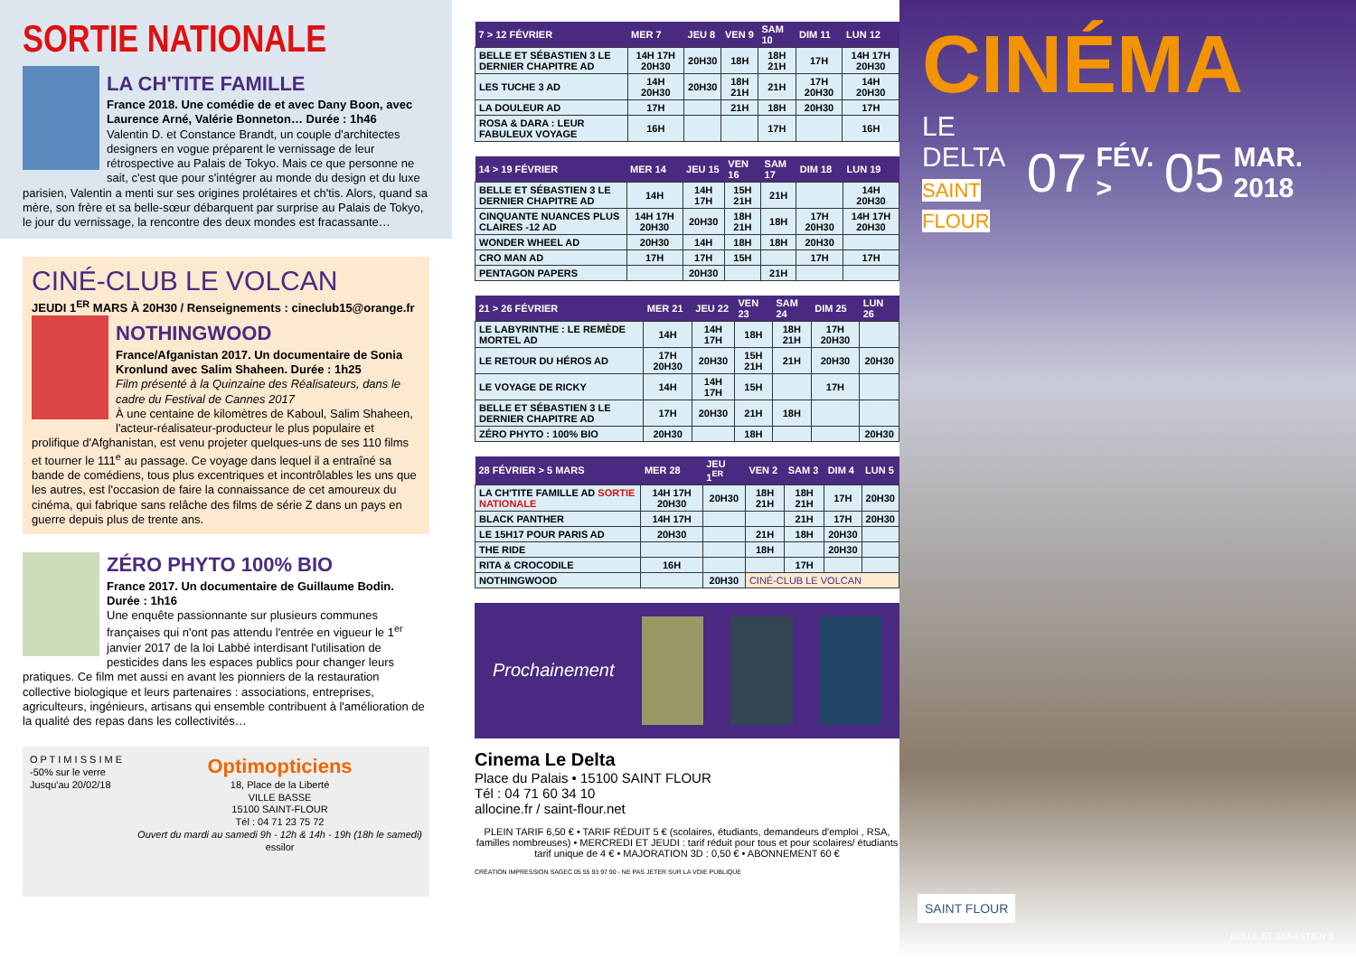SORTIE NATIONALE
LA CH'TITE FAMILLE
France 2018. Une comédie de et avec Dany Boon, avec Laurence Arné, Valérie Bonneton… Durée : 1h46
Valentin D. et Constance Brandt, un couple d'architectes designers en vogue préparent le vernissage de leur rétrospective au Palais de Tokyo. Mais ce que personne ne sait, c'est que pour s'intégrer au monde du design et du luxe parisien, Valentin a menti sur ses origines prolétaires et ch'tis. Alors, quand sa mère, son frère et sa belle-sœur débarquent par surprise au Palais de Tokyo, le jour du vernissage, la rencontre des deux mondes est fracassante…
CINÉ-CLUB LE VOLCAN
JEUDI 1<sup>ER</sup> MARS À 20H30 / Renseignements : cineclub15@orange.fr
NOTHINGWOOD
France/Afganistan 2017. Un documentaire de Sonia Kronlund avec Salim Shaheen. Durée : 1h25
Film présenté à la Quinzaine des Réalisateurs, dans le cadre du Festival de Cannes 2017
À une centaine de kilomètres de Kaboul, Salim Shaheen, l'acteur-réalisateur-producteur le plus populaire et prolifique d'Afghanistan, est venu projeter quelques-uns de ses 110 films et tourner le 111<sup>e</sup> au passage. Ce voyage dans lequel il a entraîné sa bande de comédiens, tous plus excentriques et incontrôlables les uns que les autres, est l'occasion de faire la connaissance de cet amoureux du cinéma, qui fabrique sans relâche des films de série Z dans un pays en guerre depuis plus de trente ans.
ZÉRO PHYTO 100% BIO
France 2017. Un documentaire de Guillaume Bodin. Durée : 1h16
Une enquête passionnante sur plusieurs communes françaises qui n'ont pas attendu l'entrée en vigueur le 1<sup>er</sup> janvier 2017 de la loi Labbé interdisant l'utilisation de pesticides dans les espaces publics pour changer leurs pratiques. Ce film met aussi en avant les pionniers de la restauration collective biologique et leurs partenaires : associations, entreprises, agriculteurs, ingénieurs, artisans qui ensemble contribuent à l'amélioration de la qualité des repas dans les collectivités…
O P T I M I S S I M E
-50% sur le verre
Jusqu'au 20/02/18
Optimopticiens
18, Place de la Liberté
VILLE BASSE
15100 SAINT-FLOUR
Tél : 04 71 23 75 72
Ouvert du mardi au samedi 9h - 12h & 14h - 19h (18h le samedi)
essilor
| 7 > 12 FÉVRIER | MER 7 | JEU 8 | VEN 9 | SAM 10 | DIM 11 | LUN 12 |
| --- | --- | --- | --- | --- | --- | --- |
| BELLE ET SÉBASTIEN 3 LE DERNIER CHAPITRE AD | 14H 17H 20H30 | 20H30 | 18H | 18H 21H | 17H | 14H 17H 20H30 |
| LES TUCHE 3 AD | 14H 20H30 | 20H30 | 18H 21H | 21H | 17H 20H30 | 14H 20H30 |
| LA DOULEUR AD | 17H | | 21H | 18H | 20H30 | 17H |
| ROSA & DARA : LEUR FABULEUX VOYAGE | 16H | | | 17H | | 16H |
| 14 > 19 FÉVRIER | MER 14 | JEU 15 | VEN 16 | SAM 17 | DIM 18 | LUN 19 |
| --- | --- | --- | --- | --- | --- | --- |
| BELLE ET SÉBASTIEN 3 LE DERNIER CHAPITRE AD | 14H | 14H 17H | 15H 21H | 21H | | 14H 20H30 |
| CINQUANTE NUANCES PLUS CLAIRES -12 AD | 14H 17H 20H30 | 20H30 | 18H 21H | 18H | 17H 20H30 | 14H 17H 20H30 |
| WONDER WHEEL AD | 20H30 | 14H | 18H | 18H | 20H30 | |
| CRO MAN AD | 17H | 17H | 15H | | 17H | 17H |
| PENTAGON PAPERS | | 20H30 | | 21H | | |
| 21 > 26 FÉVRIER | MER 21 | JEU 22 | VEN 23 | SAM 24 | DIM 25 | LUN 26 |
| --- | --- | --- | --- | --- | --- | --- |
| LE LABYRINTHE : LE REMÈDE MORTEL AD | 14H | 14H 17H | 18H | 18H 21H | 17H 20H30 | |
| LE RETOUR DU HÉROS AD | 17H 20H30 | 20H30 | 15H 21H | 21H | 20H30 | 20H30 |
| LE VOYAGE DE RICKY | 14H | 14H 17H | 15H | | 17H | |
| BELLE ET SÉBASTIEN 3 LE DERNIER CHAPITRE AD | 17H | 20H30 | 21H | 18H | | |
| ZÉRO PHYTO : 100% BIO | 20H30 | | 18H | | | 20H30 |
| 28 FÉVRIER > 5 MARS | MER 28 | JEU 1<sup>ER</sup> | VEN 2 | SAM 3 | DIM 4 | LUN 5 |
| --- | --- | --- | --- | --- | --- | --- |
| LA CH'TITE FAMILLE AD SORTIE NATIONALE | 14H 17H 20H30 | 20H30 | 18H 21H | 18H 21H | 17H | 20H30 |
| BLACK PANTHER | 14H 17H | | | 21H | 17H | 20H30 |
| LE 15H17 POUR PARIS AD | 20H30 | | 21H | 18H | 20H30 | |
| THE RIDE | | | 18H | | 20H30 | |
| RITA & CROCODILE | 16H | | | 17H | | |
| NOTHINGWOOD | | 20H30 | CINÉ-CLUB LE VOLCAN | | | |
Prochainement
Cinema Le Delta
Place du Palais • 15100 SAINT FLOUR
Tél : 04 71 60 34 10
allocine.fr / saint-flour.net
PLEIN TARIF 6,50 € • TARIF RÉDUIT 5 € (scolaires, étudiants, demandeurs d'emploi , RSA, familles nombreuses) • MERCREDI ET JEUDI : tarif réduit pour tous et pour scolaires/ étudiants tarif unique de 4 € • MAJORATION 3D : 0,50 € • ABONNEMENT 60 €
CRÉATION IMPRESSION SAGEC 05 55 93 97 90 - NE PAS JETER SUR LA VOIE PUBLIQUE
CINÉMA
LE DELTA
SAINT FLOUR
07 FÉV. > 05 MAR. 2018
SAINT FLOUR
BELLE ET SÉBASTIEN 3